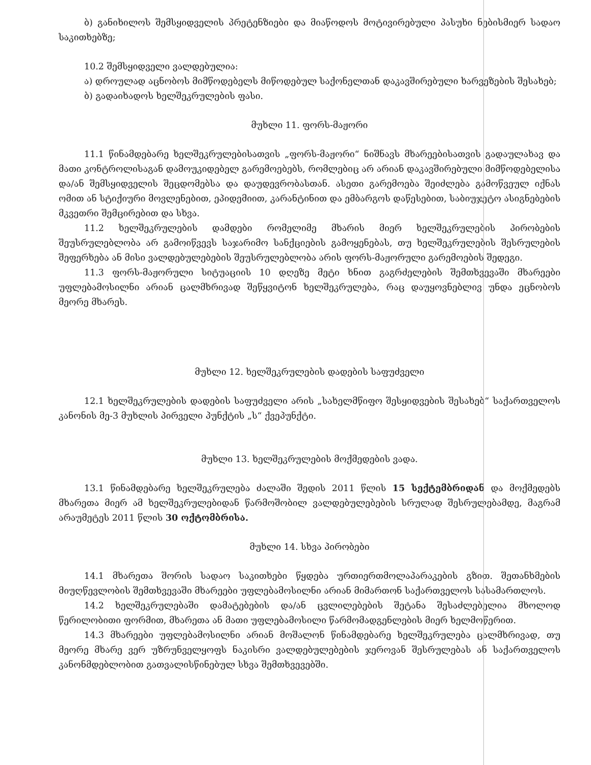ბ) განიხილოს შემსყიდველის პრეტენზიები და მიაწოდოს მოტივირებული პასუხი ნებისმიერ სადაო საკითხებზე;
10.2 შემსყიდველი ვალდებულია:
ა) დროულად აცნობოს მიმწოდებელს მიწოდებულ საქონელთან დაკავშირებული ხარვეზების შესახებ;
ბ) გადაიხადოს ხელშეკრულების ფასი.
მუხლი 11. ფორს-მაჟორი
11.1 წინამდებარე ხელშეკრულებისათვის „ფორს-მაჟორი“ ნიშნავს მხარეებისათვის გადაულახავ და მათი კონტროლისაგან დამოუკიდებელ გარემოებებს, რომლებიც არ არიან დაკავშირებული მიმწოდებელისა და/ან შემსყიდველის შეცდომებსა და დაუდევრობასთან. ასეთი გარემოება შეიძლება გამოწვეულ იქნას ომით ან სტიქიური მოვლენებით, ეპიდემიით, კარანტინით და ემბარგოს დაწესებით, საბიუჯეტო ასიგნებების მკვეთრი შემცირებით და სხვა.
11.2 ხელშეკრულების დამდები რომელიმე მხარის მიერ ხელშეკრულების პირობების შეუსრულებლობა არ გამოიწვევს საჯარიმო სანქციების გამოყენებას, თუ ხელშეკრულების შესრულების შეფერხება ან მისი ვალდებულებების შეუსრულებლობა არის ფორს-მაჟორული გარემოების შედეგი.
11.3 ფორს-მაჟორული სიტუაციის 10 დღეზე მეტი ხნით გაგრძელების შემთხვევაში მხარეები უფლებამოსილნი არიან ცალმხრივად შეწყვიტონ ხელშეკრულება, რაც დაუყოვნებლივ უნდა ეცნობოს მეორე მხარეს.
მუხლი 12. ხელშეკრულების დადების საფუძველი
12.1 ხელშეკრულების დადების საფუძველი არის „სახელმწიფო შესყიდვების შესახებ“ საქართველოს კანონის მე-3 მუხლის პირველი პუნქტის „ს“ ქვეპუნქტი.
მუხლი 13. ხელშეკრულების მოქმედების ვადა.
13.1 წინამდებარე ხელშეკრულება ძალაში შედის 2011 წლის 15 სექტემბრიდან და მოქმედებს მხარეთა მიერ ამ ხელშეკრულებიდან წარმოშობილ ვალდებულებების სრულად შესრულებამდე, მაგრამ არაუმეტეს 2011 წლის 30 ოქტომბრისა.
მუხლი 14. სხვა პირობები
14.1 მხარეთა შორის სადაო საკითხები წყდება ურთიერთმოლაპარაკების გზით. შეთანხმების მიუღწევლობის შემთხვევაში მხარეები უფლებამოსილნი არიან მიმართონ საქართველოს სასამართლოს.
14.2 ხელშეკრულებაში დამატებების და/ან ცვლილებების შეტანა შესაძლებელია მხოლოდ წერილობითი ფორმით, მხარეთა ან მათი უფლებამოსილი წარმომადგენლების მიერ ხელმოწერით.
14.3 მხარეები უფლებამოსილნი არიან მოშალონ წინამდებარე ხელშეკრულება ცალმხრივად, თუ მეორე მხარე ვერ უზრუნველყოფს ნაკისრი ვალდებულებების ჯეროვან შესრულებას ან საქართველოს კანონმდებლობით გათვალისწინებულ სხვა შემთხვევებში.